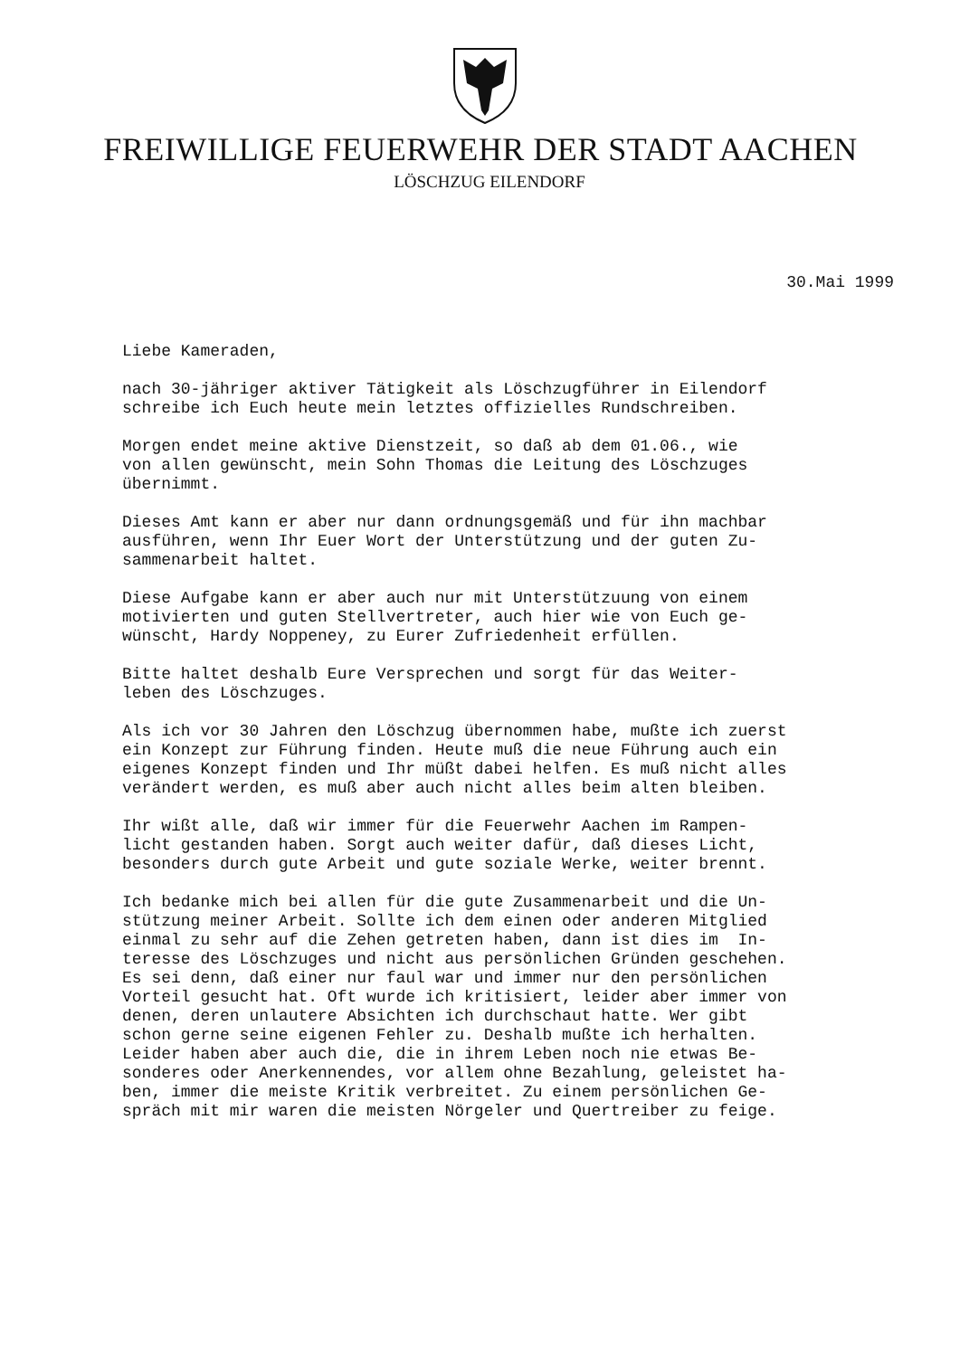FREIWILLIGE FEUERWEHR DER STADT AACHEN
LÖSCHZUG EILENDORF
30.Mai 1999
Liebe Kameraden,
nach 30-jähriger aktiver Tätigkeit als Löschzugführer in Eilendorf schreibe ich Euch heute mein letztes offizielles Rundschreiben.
Morgen endet meine aktive Dienstzeit, so daß ab dem 01.06., wie von allen gewünscht, mein Sohn Thomas die Leitung des Löschzuges übernimmt.
Dieses Amt kann er aber nur dann ordnungsgemäß und für ihn machbar ausführen, wenn Ihr Euer Wort der Unterstützung und der guten Zu- sammenarbeit haltet.
Diese Aufgabe kann er aber auch nur mit Unterstützuung von einem motivierten und guten Stellvertreter, auch hier wie von Euch ge- wünscht, Hardy Noppeney, zu Eurer Zufriedenheit erfüllen.
Bitte haltet deshalb Eure Versprechen und sorgt für das Weiter- leben des Löschzuges.
Als ich vor 30 Jahren den Löschzug übernommen habe, mußte ich zuerst ein Konzept zur Führung finden. Heute muß die neue Führung auch ein eigenes Konzept finden und Ihr müßt dabei helfen. Es muß nicht alles verändert werden, es muß aber auch nicht alles beim alten bleiben.
Ihr wißt alle, daß wir immer für die Feuerwehr Aachen im Rampen- licht gestanden haben. Sorgt auch weiter dafür, daß dieses Licht, besonders durch gute Arbeit und gute soziale Werke, weiter brennt.
Ich bedanke mich bei allen für die gute Zusammenarbeit und die Un- stützung meiner Arbeit. Sollte ich dem einen oder anderen Mitglied einmal zu sehr auf die Zehen getreten haben, dann ist dies im In- teresse des Löschzuges und nicht aus persönlichen Gründen geschehen. Es sei denn, daß einer nur faul war und immer nur den persönlichen Vorteil gesucht hat. Oft wurde ich kritisiert, leider aber immer von denen, deren unlautere Absichten ich durchschaut hatte. Wer gibt schon gerne seine eigenen Fehler zu. Deshalb mußte ich herhalten. Leider haben aber auch die, die in ihrem Leben noch nie etwas Be- sonderes oder Anerkennendes, vor allem ohne Bezahlung, geleistet ha- ben, immer die meiste Kritik verbreitet. Zu einem persönlichen Ge- spräch mit mir waren die meisten Nörgeler und Quertreiber zu feige.